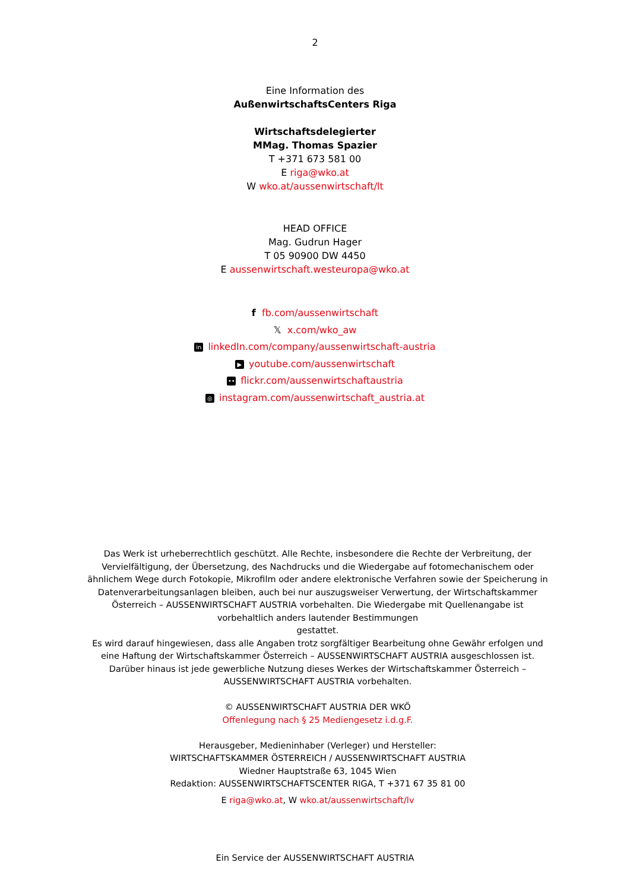2
Eine Information des
AußenwirtschaftsCenters Riga
Wirtschaftsdelegierter
MMag. Thomas Spazier
T +371 673 581 00
E riga@wko.at
W wko.at/aussenwirtschaft/lt
HEAD OFFICE
Mag. Gudrun Hager
T 05 90900 DW 4450
E aussenwirtschaft.westeuropa@wko.at
f fb.com/aussenwirtschaft
𝕏 x.com/wko_aw
in linkedIn.com/company/aussenwirtschaft-austria
▶ youtube.com/aussenwirtschaft
•• flickr.com/aussenwirtschaftaustria
◎ instagram.com/aussenwirtschaft_austria.at
Das Werk ist urheberrechtlich geschützt. Alle Rechte, insbesondere die Rechte der Verbreitung, der Vervielfältigung, der Übersetzung, des Nachdrucks und die Wiedergabe auf fotomechanischem oder ähnlichem Wege durch Fotokopie, Mikrofilm oder andere elektronische Verfahren sowie der Speicherung in Datenverarbeitungsanlagen bleiben, auch bei nur auszugsweiser Verwertung, der Wirtschaftskammer Österreich – AUSSENWIRTSCHAFT AUSTRIA vorbehalten. Die Wiedergabe mit Quellenangabe ist vorbehaltlich anders lautender Bestimmungen
gestattet.
Es wird darauf hingewiesen, dass alle Angaben trotz sorgfältiger Bearbeitung ohne Gewähr erfolgen und eine Haftung der Wirtschaftskammer Österreich – AUSSENWIRTSCHAFT AUSTRIA ausgeschlossen ist.
Darüber hinaus ist jede gewerbliche Nutzung dieses Werkes der Wirtschaftskammer Österreich – AUSSENWIRTSCHAFT AUSTRIA vorbehalten.
© AUSSENWIRTSCHAFT AUSTRIA DER WKÖ
Offenlegung nach § 25 Mediengesetz i.d.g.F.
Herausgeber, Medieninhaber (Verleger) und Hersteller:
WIRTSCHAFTSKAMMER ÖSTERREICH / AUSSENWIRTSCHAFT AUSTRIA
Wiedner Hauptstraße 63, 1045 Wien
Redaktion: AUSSENWIRTSCHAFTSCENTER RIGA, T +371 67 35 81 00
E riga@wko.at, W wko.at/aussenwirtschaft/lv
Ein Service der AUSSENWIRTSCHAFT AUSTRIA